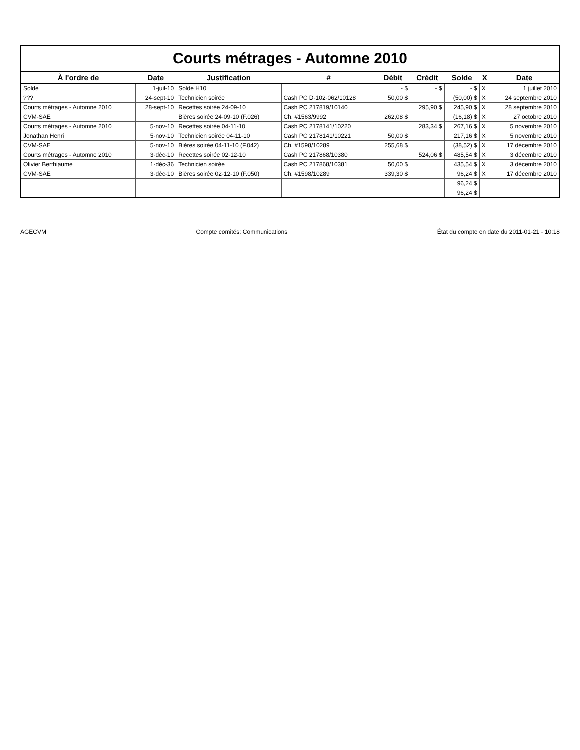Courts métrages - Automne 2010
| À l'ordre de | Date | Justification | # | Débit | Crédit | Solde | X | Date |
| --- | --- | --- | --- | --- | --- | --- | --- | --- |
| Solde | 1-juil-10 | Solde H10 | | - $ | - $ | - $ | X | 1 juillet 2010 |
| ??? | 24-sept-10 | Technicien soirée | Cash PC D-102-062/10128 | 50,00 $ | | (50,00) $ | X | 24 septembre 2010 |
| Courts métrages - Automne 2010 | 28-sept-10 | Recettes soirée 24-09-10 | Cash PC 217819/10140 | | 295,90 $ | 245,90 $ | X | 28 septembre 2010 |
| CVM-SAE | | Bières soirée 24-09-10 (F.026) | Ch. #1563/9992 | 262,08 $ | | (16,18) $ | X | 27 octobre 2010 |
| Courts métrages - Automne 2010 | 5-nov-10 | Recettes soirée 04-11-10 | Cash PC 2178141/10220 | | 283,34 $ | 267,16 $ | X | 5 novembre 2010 |
| Jonathan Henri | 5-nov-10 | Technicien soirée 04-11-10 | Cash PC 2178141/10221 | 50,00 $ | | 217,16 $ | X | 5 novembre 2010 |
| CVM-SAE | 5-nov-10 | Bières soirée 04-11-10 (F.042) | Ch. #1598/10289 | 255,68 $ | | (38,52) $ | X | 17 décembre 2010 |
| Courts métrages - Automne 2010 | 3-déc-10 | Recettes soirée 02-12-10 | Cash PC 217868/10380 | | 524,06 $ | 485,54 $ | X | 3 décembre 2010 |
| Olivier Berthiaume | 1-déc-36 | Technicien soirée | Cash PC 217868/10381 | 50,00 $ | | 435,54 $ | X | 3 décembre 2010 |
| CVM-SAE | 3-déc-10 | Bières soirée 02-12-10 (F.050) | Ch. #1598/10289 | 339,30 $ | | 96,24 $ | X | 17 décembre 2010 |
| | | | | | | 96,24 $ | | |
| | | | | | | 96,24 $ | | |
AGECVM Compte comités: Communications État du compte en date du 2011-01-21 - 10:18